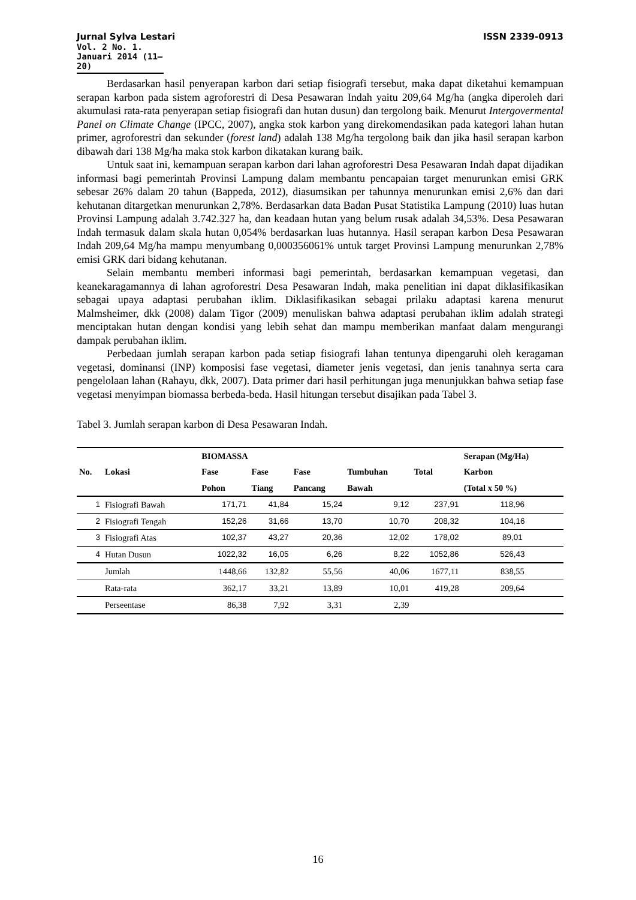Jurnal Sylva Lestari ISSN 2339-0913
Vol. 2 No. 1. Januari 2014 (11—20)
Berdasarkan hasil penyerapan karbon dari setiap fisiografi tersebut, maka dapat diketahui kemampuan serapan karbon pada sistem agroforestri di Desa Pesawaran Indah yaitu 209,64 Mg/ha (angka diperoleh dari akumulasi rata-rata penyerapan setiap fisiografi dan hutan dusun) dan tergolong baik. Menurut Intergovermental Panel on Climate Change (IPCC, 2007), angka stok karbon yang direkomendasikan pada kategori lahan hutan primer, agroforestri dan sekunder (forest land) adalah 138 Mg/ha tergolong baik dan jika hasil serapan karbon dibawah dari 138 Mg/ha maka stok karbon dikatakan kurang baik.
Untuk saat ini, kemampuan serapan karbon dari lahan agroforestri Desa Pesawaran Indah dapat dijadikan informasi bagi pemerintah Provinsi Lampung dalam membantu pencapaian target menurunkan emisi GRK sebesar 26% dalam 20 tahun (Bappeda, 2012), diasumsikan per tahunnya menurunkan emisi 2,6% dan dari kehutanan ditargetkan menurunkan 2,78%. Berdasarkan data Badan Pusat Statistika Lampung (2010) luas hutan Provinsi Lampung adalah 3.742.327 ha, dan keadaan hutan yang belum rusak adalah 34,53%. Desa Pesawaran Indah termasuk dalam skala hutan 0,054% berdasarkan luas hutannya. Hasil serapan karbon Desa Pesawaran Indah 209,64 Mg/ha mampu menyumbang 0,000356061% untuk target Provinsi Lampung menurunkan 2,78% emisi GRK dari bidang kehutanan.
Selain membantu memberi informasi bagi pemerintah, berdasarkan kemampuan vegetasi, dan keanekaragamannya di lahan agroforestri Desa Pesawaran Indah, maka penelitian ini dapat diklasifikasikan sebagai upaya adaptasi perubahan iklim. Diklasifikasikan sebagai prilaku adaptasi karena menurut Malmsheimer, dkk (2008) dalam Tigor (2009) menuliskan bahwa adaptasi perubahan iklim adalah strategi menciptakan hutan dengan kondisi yang lebih sehat dan mampu memberikan manfaat dalam mengurangi dampak perubahan iklim.
Perbedaan jumlah serapan karbon pada setiap fisiografi lahan tentunya dipengaruhi oleh keragaman vegetasi, dominansi (INP) komposisi fase vegetasi, diameter jenis vegetasi, dan jenis tanahnya serta cara pengelolaan lahan (Rahayu, dkk, 2007). Data primer dari hasil perhitungan juga menunjukkan bahwa setiap fase vegetasi menyimpan biomassa berbeda-beda. Hasil hitungan tersebut disajikan pada Tabel 3.
Tabel 3. Jumlah serapan karbon di Desa Pesawaran Indah.
| No. | Lokasi | BIOMASSA | | | | Total | Serapan (Mg/Ha) |
| --- | --- | --- | --- | --- | --- | --- | --- |
| | | Fase | Fase | Fase | Tumbuhan | | Karbon |
| | | Pohon | Tiang | Pancang | Bawah | | (Total x 50 %) |
| 1 | Fisiografi Bawah | 171,71 | 41,84 | 15,24 | 9,12 | 237,91 | 118,96 |
| 2 | Fisiografi Tengah | 152,26 | 31,66 | 13,70 | 10,70 | 208,32 | 104,16 |
| 3 | Fisiografi Atas | 102,37 | 43,27 | 20,36 | 12,02 | 178,02 | 89,01 |
| 4 | Hutan Dusun | 1022,32 | 16,05 | 6,26 | 8,22 | 1052,86 | 526,43 |
| | Jumlah | 1448,66 | 132,82 | 55,56 | 40,06 | 1677,11 | 838,55 |
| | Rata-rata | 362,17 | 33,21 | 13,89 | 10,01 | 419,28 | 209,64 |
| | Perseentase | 86,38 | 7,92 | 3,31 | 2,39 | | |
16